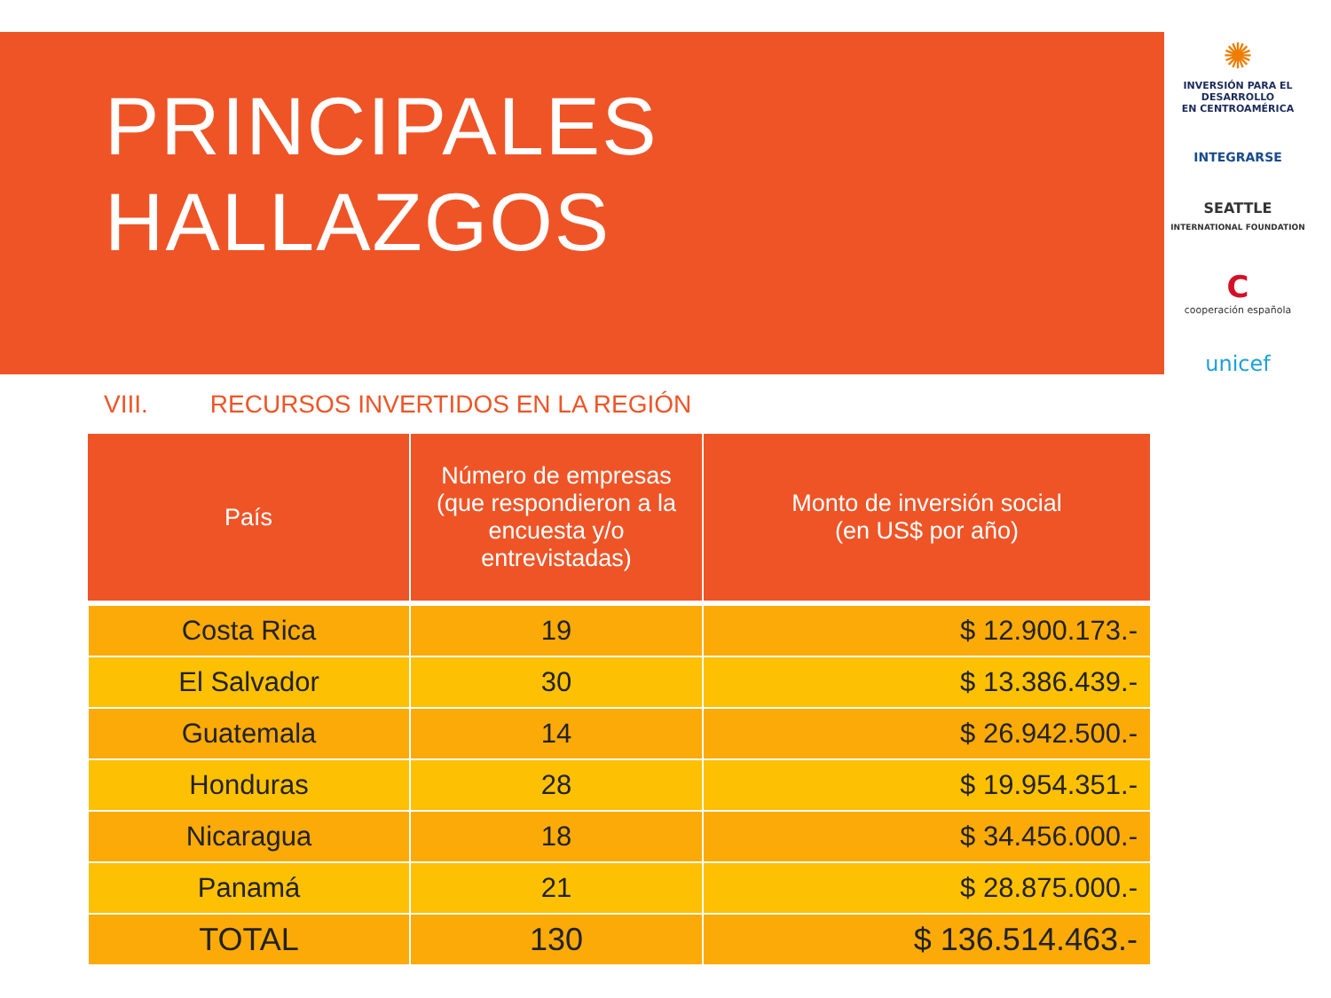PRINCIPALES
HALLAZGOS
✺
INVERSIÓN PARA EL DESARROLLO
EN CENTROAMÉRICA
INTEGRARSE
SEATTLE
INTERNATIONAL FOUNDATION
C
cooperación española
unicef
VIII. RECURSOS INVERTIDOS EN LA REGIÓN
| País | Número de empresas (que respondieron a la encuesta y/o entrevistadas) | Monto de inversión social (en US$ por año) |
| --- | --- | --- |
| Costa Rica | 19 | $ 12.900.173.- |
| El Salvador | 30 | $ 13.386.439.- |
| Guatemala | 14 | $ 26.942.500.- |
| Honduras | 28 | $ 19.954.351.- |
| Nicaragua | 18 | $ 34.456.000.- |
| Panamá | 21 | $ 28.875.000.- |
| TOTAL | 130 | $ 136.514.463.- |